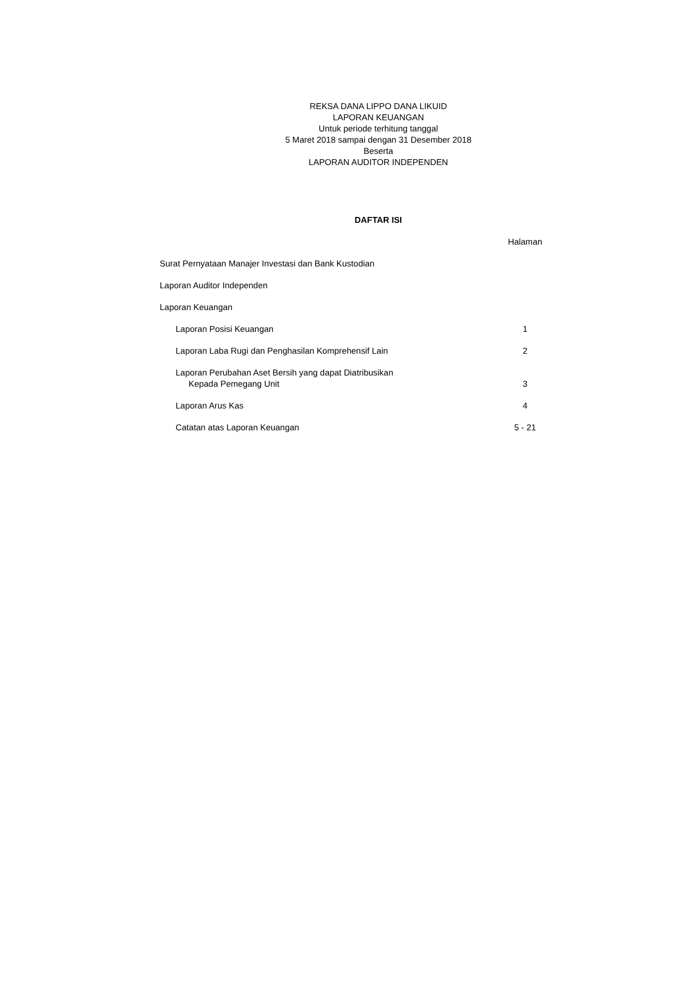REKSA DANA LIPPO DANA LIKUID
LAPORAN KEUANGAN
Untuk periode terhitung tanggal
5 Maret 2018 sampai dengan 31 Desember 2018
Beserta
LAPORAN AUDITOR INDEPENDEN
DAFTAR ISI
| | Halaman |
| Surat Pernyataan Manajer Investasi dan Bank Kustodian | |
| Laporan Auditor Independen | |
| Laporan Keuangan | |
| Laporan Posisi Keuangan | 1 |
| Laporan Laba Rugi dan Penghasilan Komprehensif Lain | 2 |
| Laporan Perubahan Aset Bersih yang dapat Diatribusikan Kepada Pemegang Unit | 3 |
| Laporan Arus Kas | 4 |
| Catatan atas Laporan Keuangan | 5 - 21 |